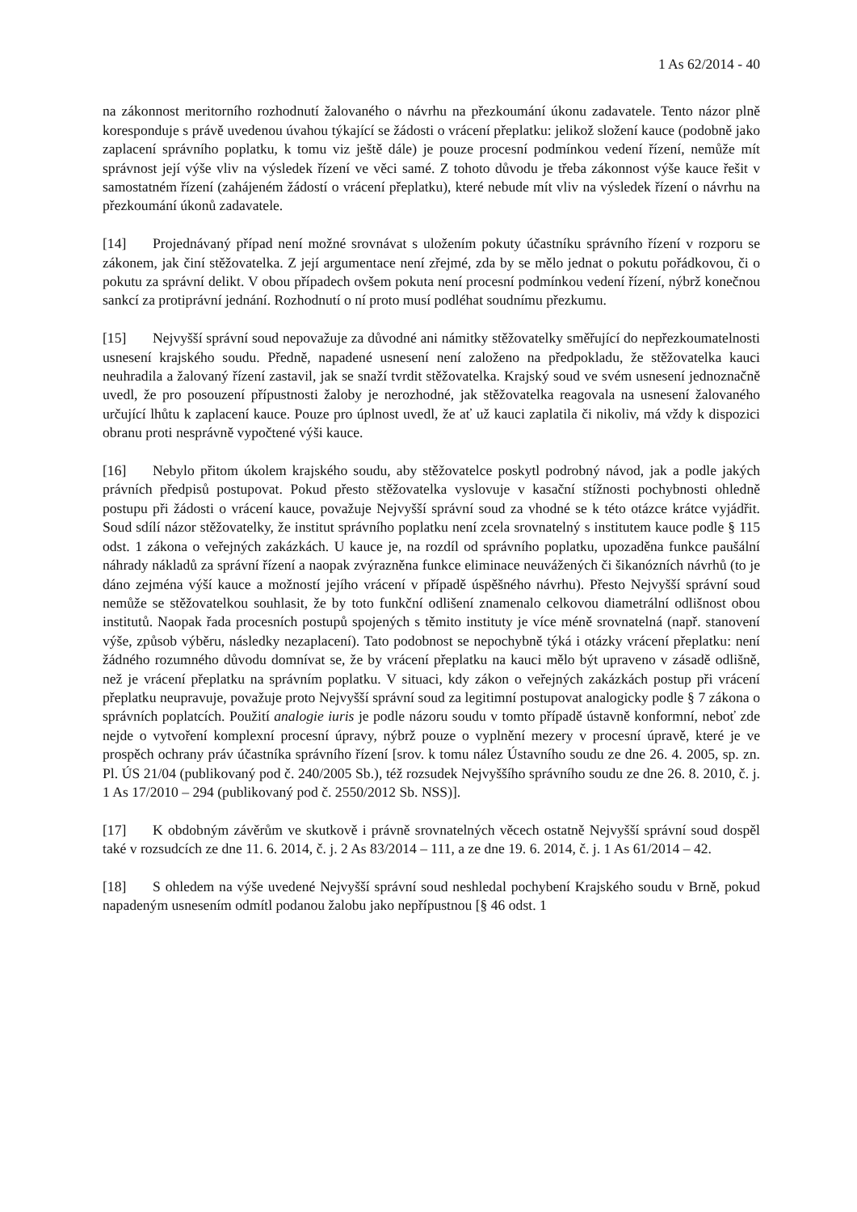1 As 62/2014 - 40
na zákonnost meritorního rozhodnutí žalovaného o návrhu na přezkoumání úkonu zadavatele. Tento názor plně koresponduje s právě uvedenou úvahou týkající se žádosti o vrácení přeplatku: jelikož složení kauce (podobně jako zaplacení správního poplatku, k tomu viz ještě dále) je pouze procesní podmínkou vedení řízení, nemůže mít správnost její výše vliv na výsledek řízení ve věci samé. Z tohoto důvodu je třeba zákonnost výše kauce řešit v samostatném řízení (zahájeném žádostí o vrácení přeplatku), které nebude mít vliv na výsledek řízení o návrhu na přezkoumání úkonů zadavatele.
[14] Projednávaný případ není možné srovnávat s uložením pokuty účastníku správního řízení v rozporu se zákonem, jak činí stěžovatelka. Z její argumentace není zřejmé, zda by se mělo jednat o pokutu pořádkovou, či o pokutu za správní delikt. V obou případech ovšem pokuta není procesní podmínkou vedení řízení, nýbrž konečnou sankcí za protiprávní jednání. Rozhodnutí o ní proto musí podléhat soudnímu přezkumu.
[15] Nejvyšší správní soud nepovažuje za důvodné ani námitky stěžovatelky směřující do nepřezkoumatelnosti usnesení krajského soudu. Předně, napadené usnesení není založeno na předpokladu, že stěžovatelka kauci neuhradila a žalovaný řízení zastavil, jak se snaží tvrdit stěžovatelka. Krajský soud ve svém usnesení jednoznačně uvedl, že pro posouzení přípustnosti žaloby je nerozhodné, jak stěžovatelka reagovala na usnesení žalovaného určující lhůtu k zaplacení kauce. Pouze pro úplnost uvedl, že ať už kauci zaplatila či nikoliv, má vždy k dispozici obranu proti nesprávně vypočtené výši kauce.
[16] Nebylo přitom úkolem krajského soudu, aby stěžovatelce poskytl podrobný návod, jak a podle jakých právních předpisů postupovat. Pokud přesto stěžovatelka vyslovuje v kasační stížnosti pochybnosti ohledně postupu při žádosti o vrácení kauce, považuje Nejvyšší správní soud za vhodné se k této otázce krátce vyjádřit. Soud sdílí názor stěžovatelky, že institut správního poplatku není zcela srovnatelný s institutem kauce podle § 115 odst. 1 zákona o veřejných zakázkách. U kauce je, na rozdíl od správního poplatku, upozaděna funkce paušální náhrady nákladů za správní řízení a naopak zvýrazněna funkce eliminace neuvážených či šikanózních návrhů (to je dáno zejména výší kauce a možností jejího vrácení v případě úspěšného návrhu). Přesto Nejvyšší správní soud nemůže se stěžovatelkou souhlasit, že by toto funkční odlišení znamenalo celkovou diametrální odlišnost obou institutů. Naopak řada procesních postupů spojených s těmito instituty je více méně srovnatelná (např. stanovení výše, způsob výběru, následky nezaplacení). Tato podobnost se nepochybně týká i otázky vrácení přeplatku: není žádného rozumného důvodu domnívat se, že by vrácení přeplatku na kauci mělo být upraveno v zásadě odlišně, než je vrácení přeplatku na správním poplatku. V situaci, kdy zákon o veřejných zakázkách postup při vrácení přeplatku neupravuje, považuje proto Nejvyšší správní soud za legitimní postupovat analogicky podle § 7 zákona o správních poplatcích. Použití analogie iuris je podle názoru soudu v tomto případě ústavně konformní, neboť zde nejde o vytvoření komplexní procesní úpravy, nýbrž pouze o vyplnění mezery v procesní úpravě, které je ve prospěch ochrany práv účastníka správního řízení [srov. k tomu nález Ústavního soudu ze dne 26. 4. 2005, sp. zn. Pl. ÚS 21/04 (publikovaný pod č. 240/2005 Sb.), též rozsudek Nejvyššího správního soudu ze dne 26. 8. 2010, č. j. 1 As 17/2010 – 294 (publikovaný pod č. 2550/2012 Sb. NSS)].
[17] K obdobným závěrům ve skutkově i právně srovnatelných věcech ostatně Nejvyšší správní soud dospěl také v rozsudcích ze dne 11. 6. 2014, č. j. 2 As 83/2014 – 111, a ze dne 19. 6. 2014, č. j. 1 As 61/2014 – 42.
[18] S ohledem na výše uvedené Nejvyšší správní soud neshledal pochybení Krajského soudu v Brně, pokud napadeným usnesením odmítl podanou žalobu jako nepřípustnou [§ 46 odst. 1